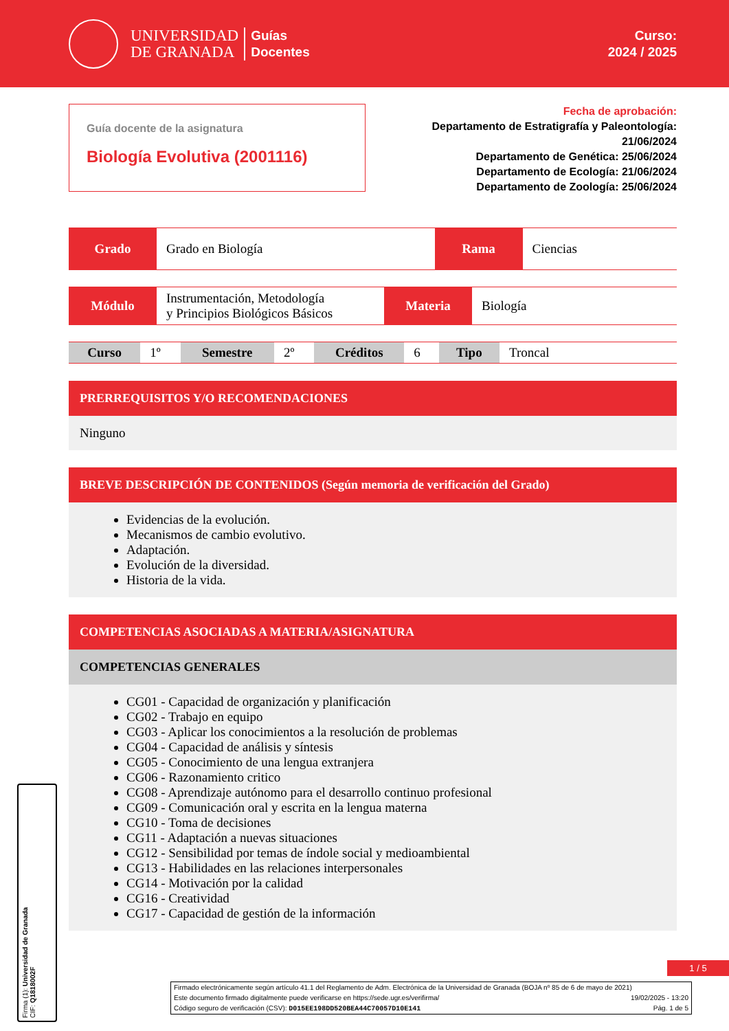UNIVERSIDAD
DE GRANADA
Guías
Docentes
Curso:
2024 / 2025
Guía docente de la asignatura
Biología Evolutiva (2001116)
Fecha de aprobación:
Departamento de Estratigrafía y Paleontología:
21/06/2024
Departamento de Genética: 25/06/2024
Departamento de Ecología: 21/06/2024
Departamento de Zoología: 25/06/2024
| Grado | Grado en Biología | Rama | Ciencias |
| Módulo | Instrumentación, Metodología y Principios Biológicos Básicos | Materia | Biología |
| Curso | 1º | Semestre | 2º | Créditos | 6 | Tipo | Troncal |
PRERREQUISITOS Y/O RECOMENDACIONES
Ninguno
BREVE DESCRIPCIÓN DE CONTENIDOS (Según memoria de verificación del Grado)
Evidencias de la evolución.
Mecanismos de cambio evolutivo.
Adaptación.
Evolución de la diversidad.
Historia de la vida.
COMPETENCIAS ASOCIADAS A MATERIA/ASIGNATURA
COMPETENCIAS GENERALES
CG01 - Capacidad de organización y planificación
CG02 - Trabajo en equipo
CG03 - Aplicar los conocimientos a la resolución de problemas
CG04 - Capacidad de análisis y síntesis
CG05 - Conocimiento de una lengua extranjera
CG06 - Razonamiento critico
CG08 - Aprendizaje autónomo para el desarrollo continuo profesional
CG09 - Comunicación oral y escrita en la lengua materna
CG10 - Toma de decisiones
CG11 - Adaptación a nuevas situaciones
CG12 - Sensibilidad por temas de índole social y medioambiental
CG13 - Habilidades en las relaciones interpersonales
CG14 - Motivación por la calidad
CG16 - Creatividad
CG17 - Capacidad de gestión de la información
1 / 5
Firma (1): Universidad de Granada
CIF: Q1818002F
Firmado electrónicamente según artículo 41.1 del Reglamento de Adm. Electrónica de la Universidad de Granada (BOJA nº 85 de 6 de mayo de 2021)
Este documento firmado digitalmente puede verificarse en https://sede.ugr.es/verifirma/ 19/02/2025 - 13:20
Código seguro de verificación (CSV): D015EE198DD520BEA44C70057D10E141 Pág. 1 de 5